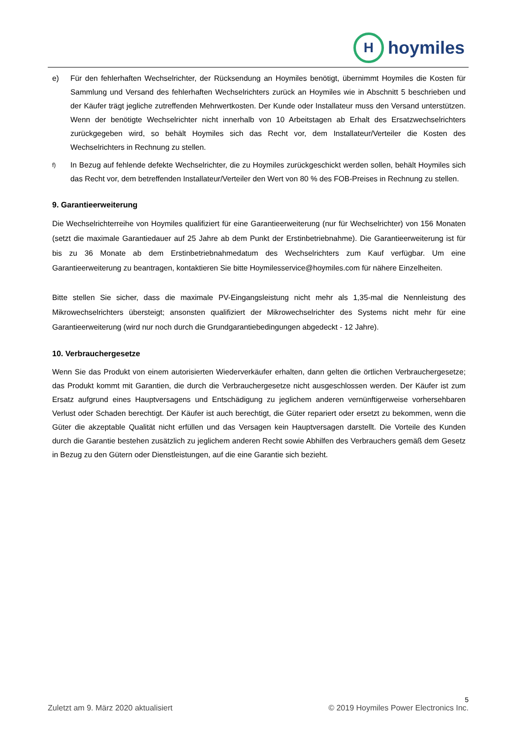H
hoymiles
e) Für den fehlerhaften Wechselrichter, der Rücksendung an Hoymiles benötigt, übernimmt Hoymiles die Kosten für Sammlung und Versand des fehlerhaften Wechselrichters zurück an Hoymiles wie in Abschnitt 5 beschrieben und der Käufer trägt jegliche zutreffenden Mehrwertkosten. Der Kunde oder Installateur muss den Versand unterstützen. Wenn der benötigte Wechselrichter nicht innerhalb von 10 Arbeitstagen ab Erhalt des Ersatzwechselrichters zurückgegeben wird, so behält Hoymiles sich das Recht vor, dem Installateur/Verteiler die Kosten des Wechselrichters in Rechnung zu stellen.
f) In Bezug auf fehlende defekte Wechselrichter, die zu Hoymiles zurückgeschickt werden sollen, behält Hoymiles sich das Recht vor, dem betreffenden Installateur/Verteiler den Wert von 80 % des FOB-Preises in Rechnung zu stellen.
9. Garantieerweiterung
Die Wechselrichterreihe von Hoymiles qualifiziert für eine Garantieerweiterung (nur für Wechselrichter) von 156 Monaten (setzt die maximale Garantiedauer auf 25 Jahre ab dem Punkt der Erstinbetriebnahme). Die Garantieerweiterung ist für bis zu 36 Monate ab dem Erstinbetriebnahmedatum des Wechselrichters zum Kauf verfügbar. Um eine Garantieerweiterung zu beantragen, kontaktieren Sie bitte Hoymilesservice@hoymiles.com für nähere Einzelheiten.
Bitte stellen Sie sicher, dass die maximale PV-Eingangsleistung nicht mehr als 1,35-mal die Nennleistung des Mikrowechselrichters übersteigt; ansonsten qualifiziert der Mikrowechselrichter des Systems nicht mehr für eine Garantieerweiterung (wird nur noch durch die Grundgarantiebedingungen abgedeckt - 12 Jahre).
10. Verbrauchergesetze
Wenn Sie das Produkt von einem autorisierten Wiederverkäufer erhalten, dann gelten die örtlichen Verbrauchergesetze; das Produkt kommt mit Garantien, die durch die Verbrauchergesetze nicht ausgeschlossen werden. Der Käufer ist zum Ersatz aufgrund eines Hauptversagens und Entschädigung zu jeglichem anderen vernünftigerweise vorhersehbaren Verlust oder Schaden berechtigt. Der Käufer ist auch berechtigt, die Güter repariert oder ersetzt zu bekommen, wenn die Güter die akzeptable Qualität nicht erfüllen und das Versagen kein Hauptversagen darstellt. Die Vorteile des Kunden durch die Garantie bestehen zusätzlich zu jeglichem anderen Recht sowie Abhilfen des Verbrauchers gemäß dem Gesetz in Bezug zu den Gütern oder Dienstleistungen, auf die eine Garantie sich bezieht.
5
Zuletzt am 9. März 2020 aktualisiert © 2019 Hoymiles Power Electronics Inc.